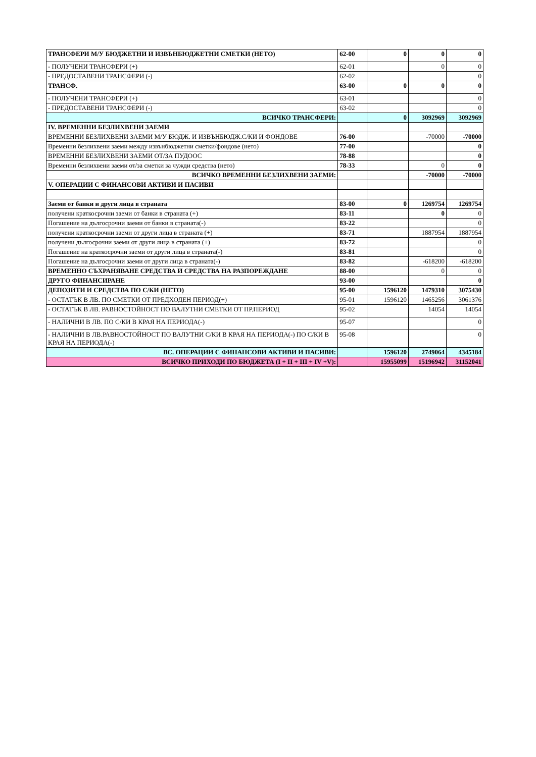| ТРАНСФЕРИ М/У БЮДЖЕТНИ И ИЗВЪНБЮДЖЕТНИ СМЕТКИ (НЕТО) | 62-00 | 0 | 0 | 0 |
| - ПОЛУЧЕНИ ТРАНСФЕРИ (+) | 62-01 | | 0 | 0 |
| - ПРЕДОСТАВЕНИ ТРАНСФЕРИ (-) | 62-02 | | | 0 |
| ТРАНСФ. | 63-00 | 0 | 0 | 0 |
| - ПОЛУЧЕНИ ТРАНСФЕРИ (+) | 63-01 | | | 0 |
| - ПРЕДОСТАВЕНИ ТРАНСФЕРИ (-) | 63-02 | | | 0 |
| ВСИЧКО ТРАНСФЕРИ: | | 0 | 3092969 | 3092969 |
| IV. ВРЕМЕННИ БЕЗЛИХВЕНИ ЗАЕМИ | | | | |
| ВРЕМЕННИ БЕЗЛИХВЕНИ ЗАЕМИ М/У БЮДЖ. И ИЗВЪНБЮДЖ.С/КИ И ФОНДОВЕ | 76-00 | | -70000 | -70000 |
| Временни безлихвени заеми между извънбюджетни сметки/фондове (нето) | 77-00 | | | 0 |
| ВРЕМЕННИ БЕЗЛИХВЕНИ ЗАЕМИ ОТ/ЗА ПУДООС | 78-88 | | | 0 |
| Временни безлихвени заеми от/за сметки за чужди средства (нето) | 78-33 | | 0 | 0 |
| ВСИЧКО ВРЕМЕННИ БЕЗЛИХВЕНИ ЗАЕМИ: | | | -70000 | -70000 |
| V. ОПЕРАЦИИ С ФИНАНСОВИ АКТИВИ И ПАСИВИ | | | | |
| Заеми от банки и други лица в страната | 83-00 | 0 | 1269754 | 1269754 |
| получени краткосрочни заеми от банки в страната (+) | 83-11 | | 0 | 0 |
| Погашение на дългосрочни заеми от банки в страната(-) | 83-22 | | | 0 |
| получени краткосрочни заеми от други лица в страната (+) | 83-71 | | 1887954 | 1887954 |
| получени дългосрочни заеми от други лица в страната (+) | 83-72 | | | 0 |
| Погашение на краткосрочни заеми от други лица в страната(-) | 83-81 | | | 0 |
| Погашение на дългосрочни заеми от други лица в страната(-) | 83-82 | | -618200 | -618200 |
| ВРЕМЕННО СЪХРАНЯВАНЕ СРЕДСТВА И СРЕДСТВА НА РАЗПОРЕЖДАНЕ | 88-00 | | 0 | 0 |
| ДРУГО ФИНАНСИРАНЕ | 93-00 | | | 0 |
| ДЕПОЗИТИ И СРЕДСТВА ПО С/КИ (НЕТО) | 95-00 | 1596120 | 1479310 | 3075430 |
| - ОСТАТЪК В ЛВ. ПО СМЕТКИ ОТ ПРЕДХОДЕН ПЕРИОД(+) | 95-01 | 1596120 | 1465256 | 3061376 |
| - ОСТАТЪК В ЛВ. РАВНОСТОЙНОСТ ПО ВАЛУТНИ СМЕТКИ ОТ ПР.ПЕРИОД | 95-02 | | 14054 | 14054 |
| - НАЛИЧНИ В ЛВ. ПО С/КИ В КРАЯ НА ПЕРИОДА(-) | 95-07 | | | 0 |
| - НАЛИЧНИ В ЛВ.РАВНОСТОЙНОСТ ПО ВАЛУТНИ С/КИ В КРАЯ НА ПЕРИОДА(-) ПО С/КИ В КРАЯ НА ПЕРИОДА(-) | 95-08 | | | 0 |
| ВС. ОПЕРАЦИИ С ФИНАНСОВИ АКТИВИ И ПАСИВИ: | | 1596120 | 2749064 | 4345184 |
| ВСИЧКО ПРИХОДИ ПО БЮДЖЕТА (I + II + III + IV +V): | | 15955099 | 15196942 | 31152041 |